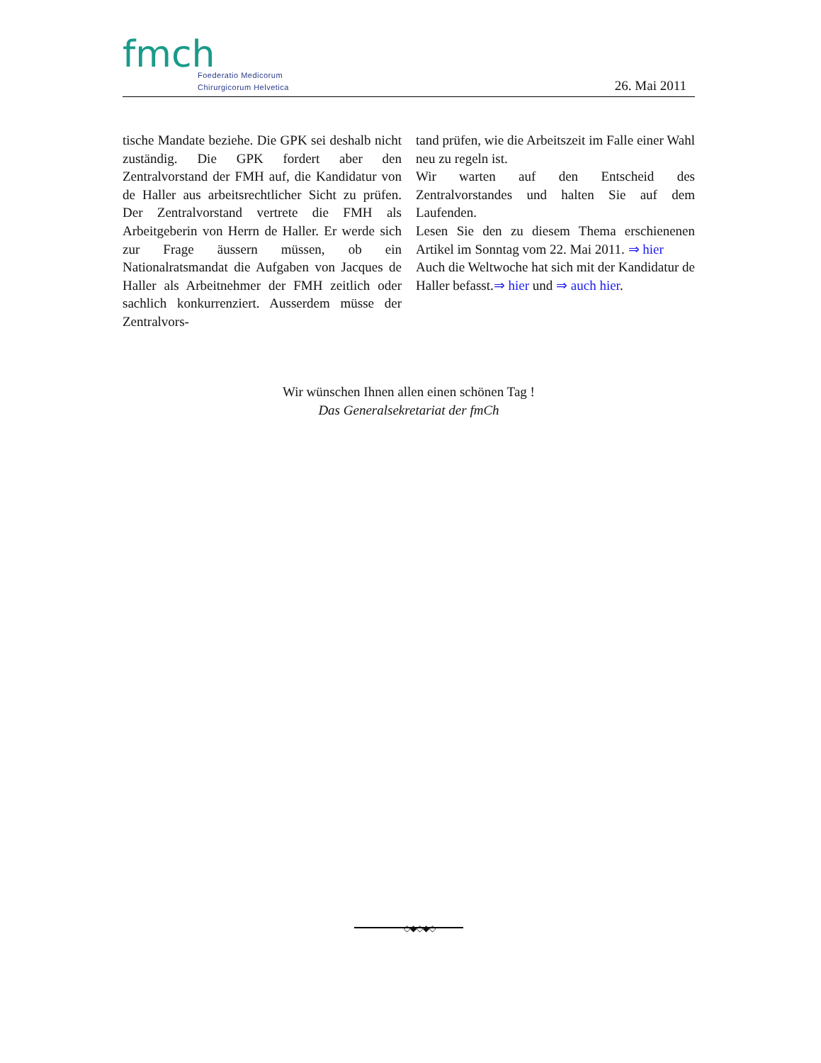fmch
Foederatio Medicorum
Chirurgicorum Helvetica
26. Mai 2011
tische Mandate beziehe. Die GPK sei deshalb nicht zuständig. Die GPK fordert aber den Zentralvorstand der FMH auf, die Kandidatur von de Haller aus arbeitsrechtlicher Sicht zu prüfen. Der Zentralvorstand vertrete die FMH als Arbeitgeberin von Herrn de Haller. Er werde sich zur Frage äussern müssen, ob ein Nationalratsmandat die Aufgaben von Jacques de Haller als Arbeitnehmer der FMH zeitlich oder sachlich konkurrenziert. Ausserdem müsse der Zentralvors-
tand prüfen, wie die Arbeitszeit im Falle einer Wahl neu zu regeln ist.
Wir warten auf den Entscheid des Zentralvorstandes und halten Sie auf dem Laufenden.
Lesen Sie den zu diesem Thema erschienenen Artikel im Sonntag vom 22. Mai 2011. ⇒ hier
Auch die Weltwoche hat sich mit der Kandidatur de Haller befasst.⇒ hier und ⇒ auch hier.
Wir wünschen Ihnen allen einen schönen Tag !
Das Generalsekretariat der fmCh
◇◆◇◆◇